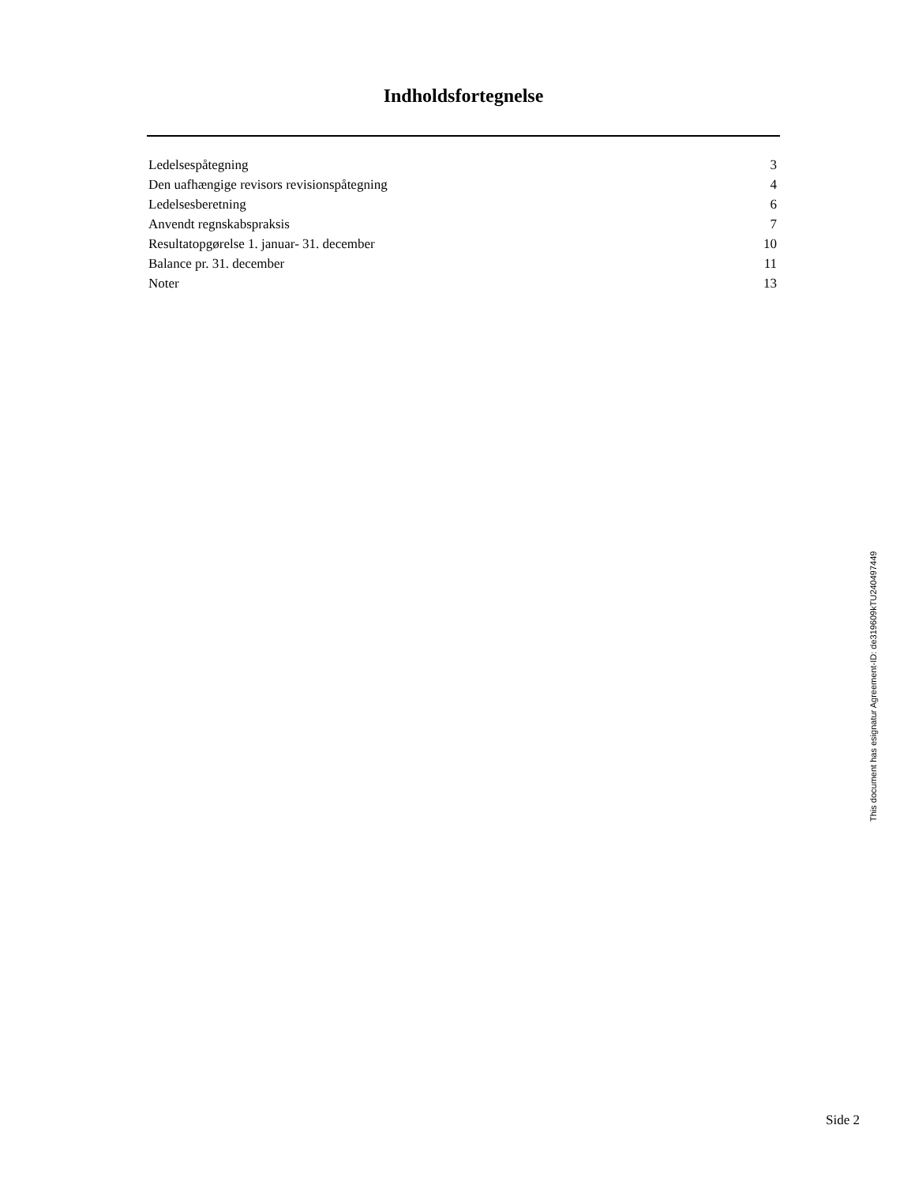Indholdsfortegnelse
| Ledelsespåtegning | 3 |
| Den uafhængige revisors revisionspåtegning | 4 |
| Ledelsesberetning | 6 |
| Anvendt regnskabspraksis | 7 |
| Resultatopgørelse 1. januar- 31. december | 10 |
| Balance pr. 31. december | 11 |
| Noter | 13 |
This document has esignatur Agreement-ID: de319609kTU240497449
Side 2